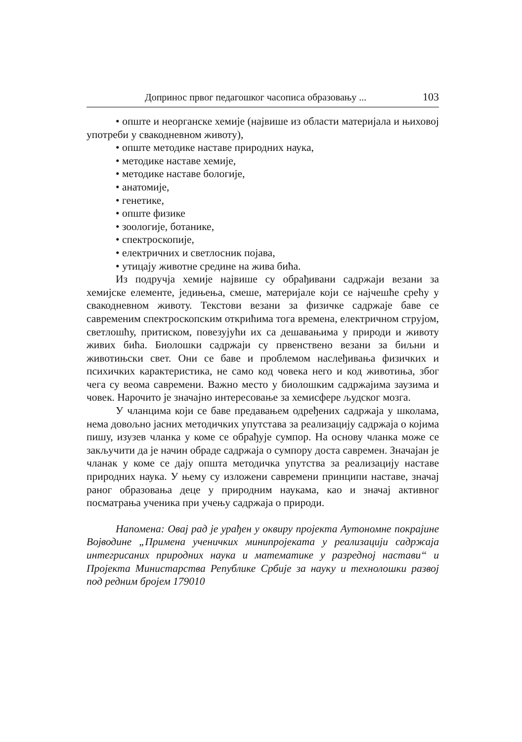Допринос првог педагошког часописа образовању ... 103
• опште и неорганске хемије (највише из области материјала и њиховој употреби у свакодневном животу),
• опште методике наставе природних наука,
• методике наставе хемије,
• методике наставе бологије,
• анатомије,
• генетике,
• опште физике
• зоологије, ботанике,
• спектроскопије,
• електричних и светлосник појава,
• утицају животне средине на жива бића.
Из подручја хемије највише су обрађивани садржаји везани за хемијске елементе, једињења, смеше, материјале који се најчешће срећу у свакодневном животу. Текстови везани за физичке садржаје баве се савременим спектроскопским открићима тога времена, електричном струјом, светлошћу, притиском, повезујући их са дешавањима у природи и животу живих бића. Биолошки садржаји су првенствено везани за биљни и животињски свет. Они се баве и проблемом наслеђивања физичких и психичких карактеристика, не само код човека него и код животиња, због чега су веома савремени. Важно место у биолошким садржајима заузима и човек. Нарочито је значајно интересовање за хемисфере људског мозга.
У чланцима који се баве предавањем одређених садржаја у школама, нема довољно јасних методичких упутстава за реализацију садржаја о којима пишу, изузев чланка у коме се обрађује сумпор. На основу чланка може се закључити да је начин обраде садржаја о сумпору доста савремен. Значајан је чланак у коме се дају општа методичка упутства за реализацију наставе природних наука. У њему су изложени савремени принципи наставе, значај раног образовања деце у природним наукама, као и значај активног посматрања ученика при учењу садржаја о природи.
Напомена: Овај рад је урађен у оквиру пројекта Аутономне покрајине Војводине „Примена ученичких минипројеката у реализацији садржаја интегрисаних природних наука и математике у разредној настави“ и Пројекта Министарства Републике Србије за науку и технолошки развој под редним бројем 179010